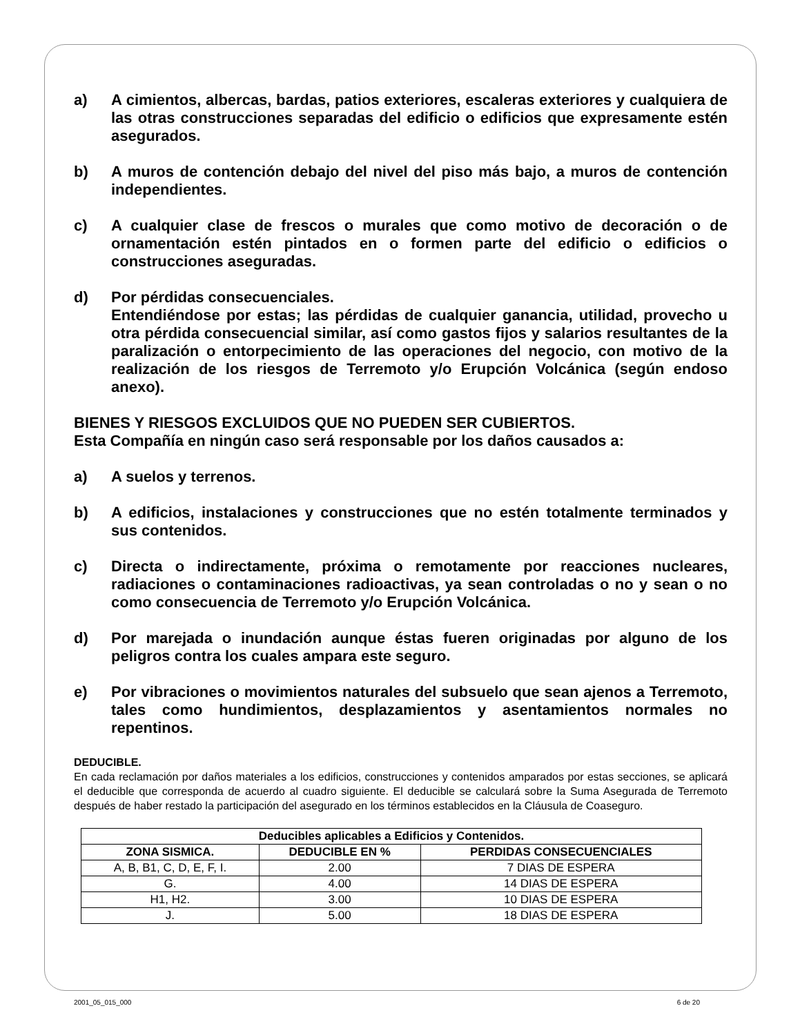a) A cimientos, albercas, bardas, patios exteriores, escaleras exteriores y cualquiera de las otras construcciones separadas del edificio o edificios que expresamente estén asegurados.
b) A muros de contención debajo del nivel del piso más bajo, a muros de contención independientes.
c) A cualquier clase de frescos o murales que como motivo de decoración o de ornamentación estén pintados en o formen parte del edificio o edificios o construcciones aseguradas.
d) Por pérdidas consecuenciales.
Entendiéndose por estas; las pérdidas de cualquier ganancia, utilidad, provecho u otra pérdida consecuencial similar, así como gastos fijos y salarios resultantes de la paralización o entorpecimiento de las operaciones del negocio, con motivo de la realización de los riesgos de Terremoto y/o Erupción Volcánica (según endoso anexo).
BIENES Y RIESGOS EXCLUIDOS QUE NO PUEDEN SER CUBIERTOS.
Esta Compañía en ningún caso será responsable por los daños causados a:
a) A suelos y terrenos.
b) A edificios, instalaciones y construcciones que no estén totalmente terminados y sus contenidos.
c) Directa o indirectamente, próxima o remotamente por reacciones nucleares, radiaciones o contaminaciones radioactivas, ya sean controladas o no y sean o no como consecuencia de Terremoto y/o Erupción Volcánica.
d) Por marejada o inundación aunque éstas fueren originadas por alguno de los peligros contra los cuales ampara este seguro.
e) Por vibraciones o movimientos naturales del subsuelo que sean ajenos a Terremoto, tales como hundimientos, desplazamientos y asentamientos normales no repentinos.
DEDUCIBLE.
En cada reclamación por daños materiales a los edificios, construcciones y contenidos amparados por estas secciones, se aplicará el deducible que corresponda de acuerdo al cuadro siguiente. El deducible se calculará sobre la Suma Asegurada de Terremoto después de haber restado la participación del asegurado en los términos establecidos en la Cláusula de Coaseguro.
| Deducibles aplicables a Edificios y Contenidos. | | |
| --- | --- | --- |
| ZONA SISMICA. | DEDUCIBLE EN % | PERDIDAS CONSECUENCIALES |
| A, B, B1, C, D, E, F, I. | 2.00 | 7 DIAS DE ESPERA |
| G. | 4.00 | 14 DIAS DE ESPERA |
| H1, H2. | 3.00 | 10 DIAS DE ESPERA |
| J. | 5.00 | 18 DIAS DE ESPERA |
2001_05_015_000 6 de 20